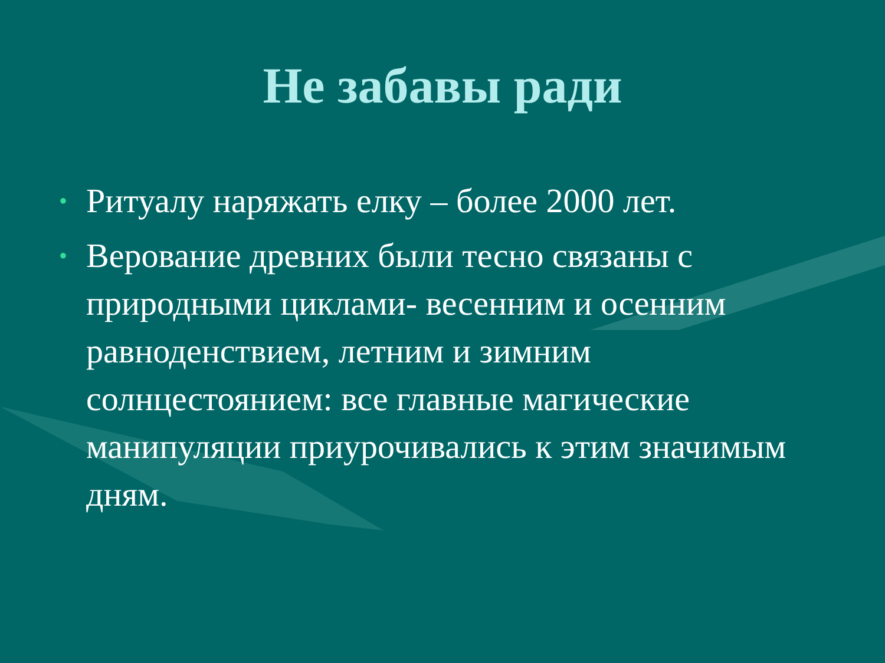Не забавы ради
• Ритуалу наряжать елку – более 2000 лет.
• Верование древних были тесно связаны с природными циклами- весенним и осенним равноденствием, летним и зимним солнцестоянием: все главные магические манипуляции приурочивались к этим значимым дням.